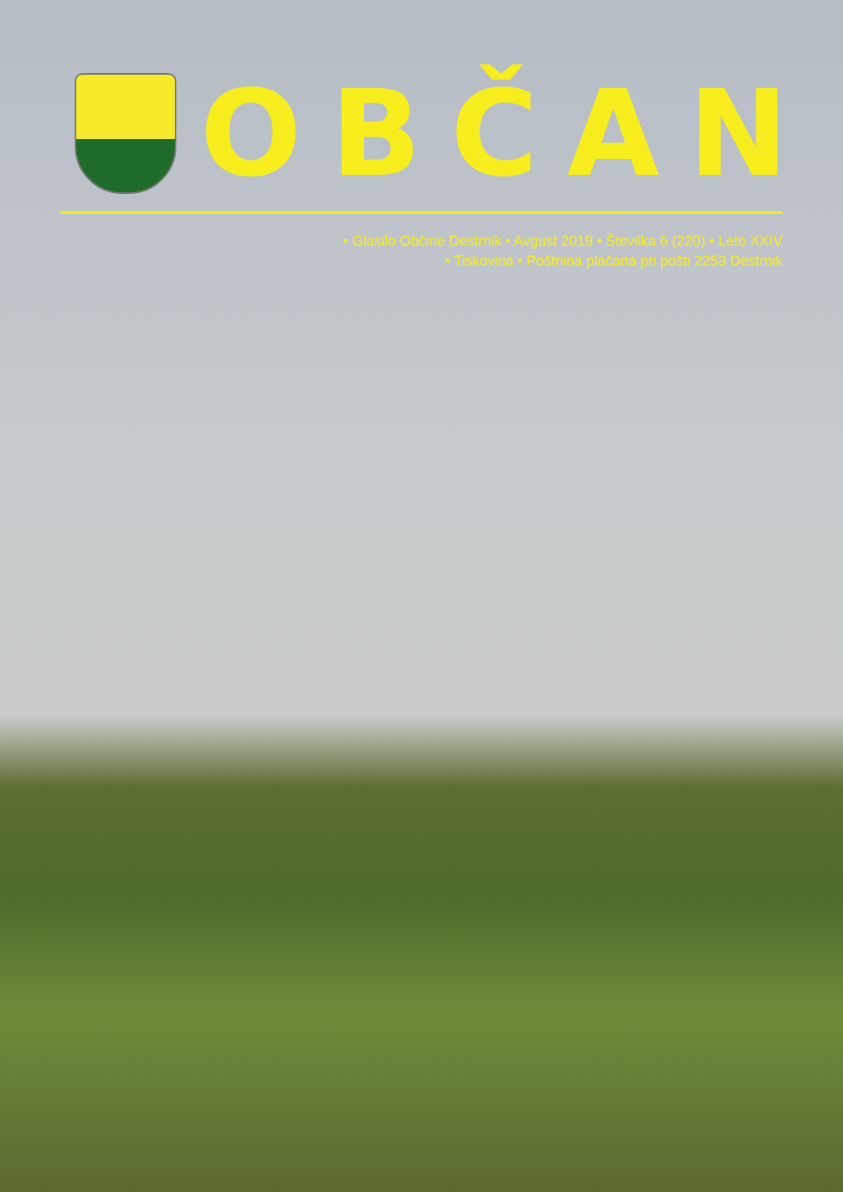OBČAN
• Glasilo Občine Destrnik • Avgust 2019 • Številka 6 (220) • Leto XXIV
• Tiskovina • Poštnina plačana pri pošti 2253 Destrnik